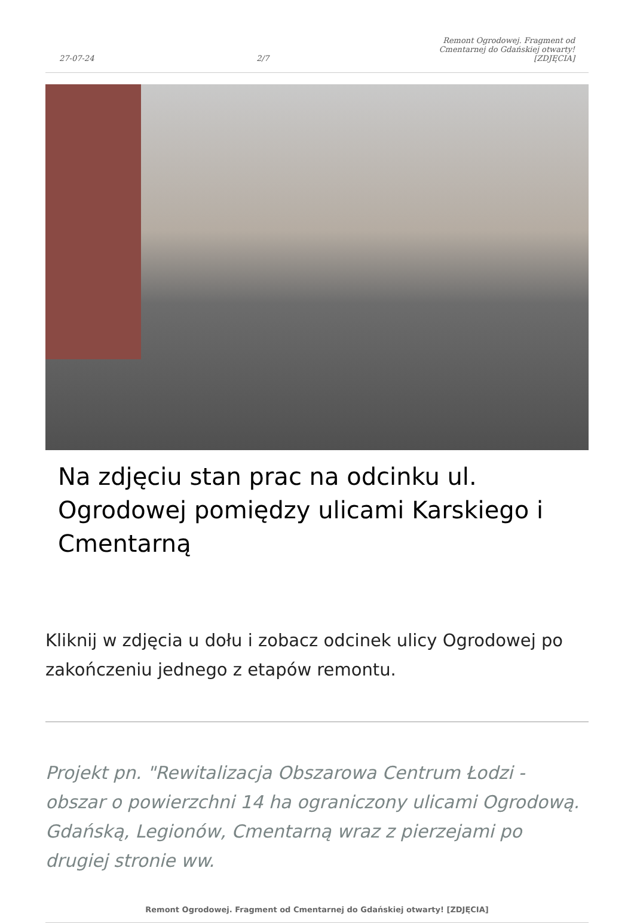27-07-24 2/7 Remont Ogrodowej. Fragment od Cmentarnej do Gdańskiej otwarty! [ZDJĘCIA]
Na zdjęciu stan prac na odcinku ul. Ogrodowej pomiędzy ulicami Karskiego i Cmentarną
Kliknij w zdjęcia u dołu i zobacz odcinek ulicy Ogrodowej po zakończeniu jednego z etapów remontu.
Projekt pn. "Rewitalizacja Obszarowa Centrum Łodzi - obszar o powierzchni 14 ha ograniczony ulicami Ogrodową. Gdańską, Legionów, Cmentarną wraz z pierzejami po drugiej stronie ww.
Remont Ogrodowej. Fragment od Cmentarnej do Gdańskiej otwarty! [ZDJĘCIA]